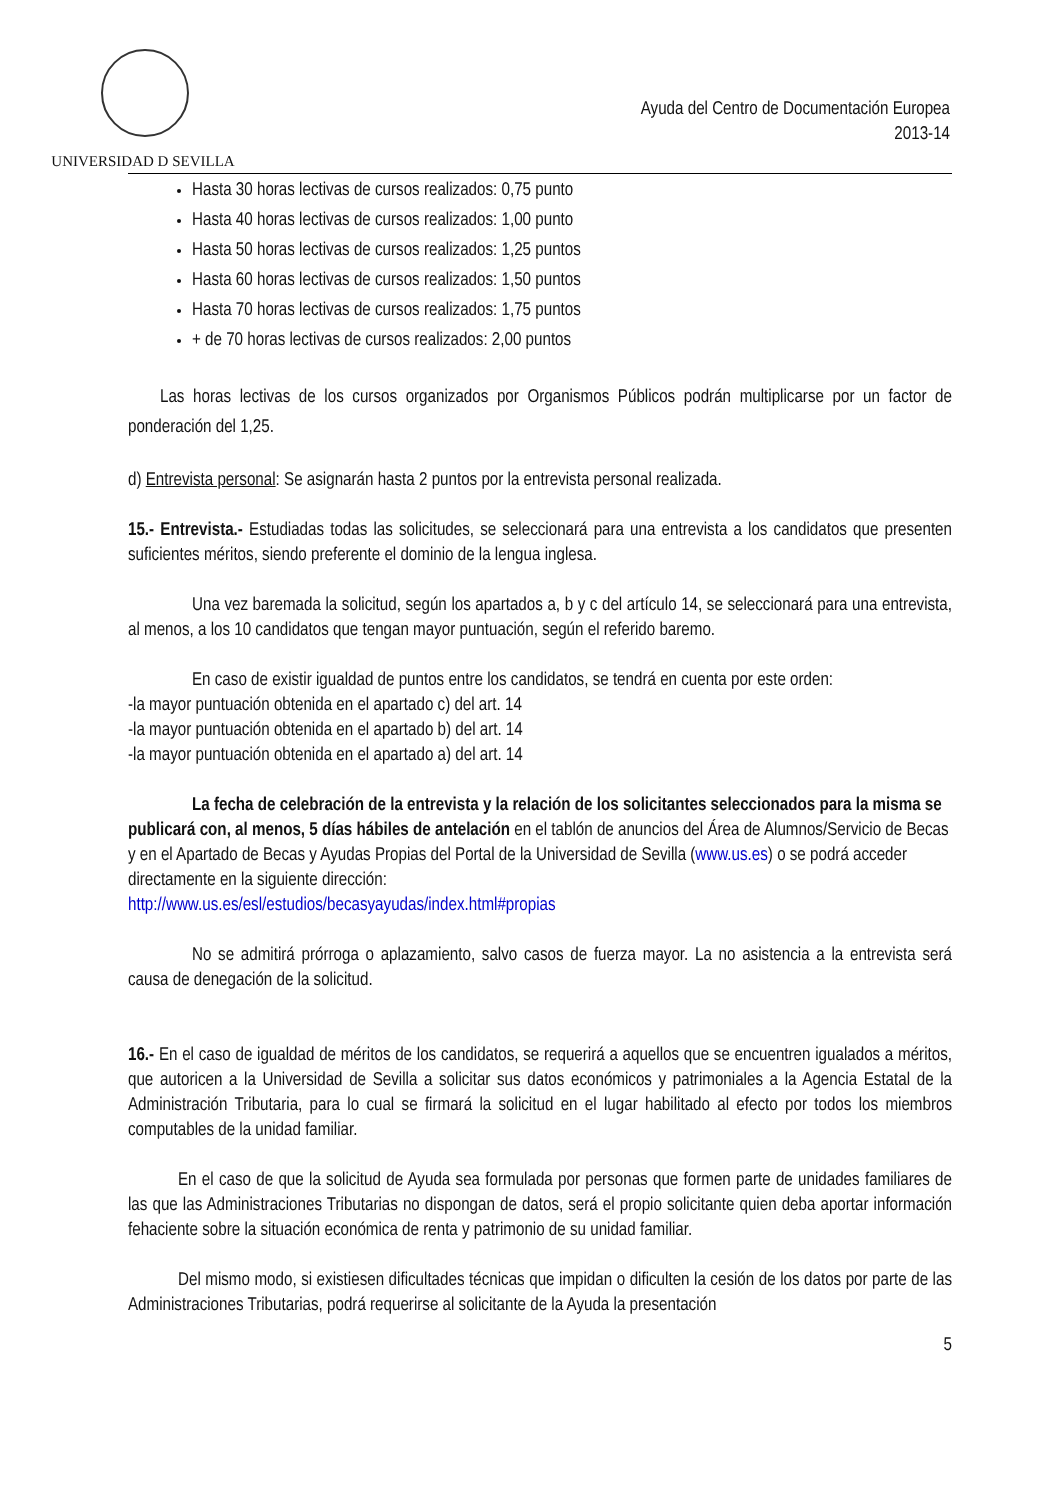UNIVERSIDAD D SEVILLA
Ayuda del Centro de Documentación Europea
2013-14
Hasta 30 horas lectivas de cursos realizados: 0,75 punto
Hasta 40 horas lectivas de cursos realizados: 1,00 punto
Hasta 50 horas lectivas de cursos realizados: 1,25 puntos
Hasta 60 horas lectivas de cursos realizados: 1,50 puntos
Hasta 70 horas lectivas de cursos realizados: 1,75 puntos
+ de 70 horas lectivas de cursos realizados: 2,00 puntos
Las horas lectivas de los cursos organizados por Organismos Públicos podrán multiplicarse por un factor de ponderación del 1,25.
d) Entrevista personal: Se asignarán hasta 2 puntos por la entrevista personal realizada.
15.- Entrevista.- Estudiadas todas las solicitudes, se seleccionará para una entrevista a los candidatos que presenten suficientes méritos, siendo preferente el dominio de la lengua inglesa.
Una vez baremada la solicitud, según los apartados a, b y c del artículo 14, se seleccionará para una entrevista, al menos, a los 10 candidatos que tengan mayor puntuación, según el referido baremo.
En caso de existir igualdad de puntos entre los candidatos, se tendrá en cuenta por este orden:
-la mayor puntuación obtenida en el apartado c) del art. 14
-la mayor puntuación obtenida en el apartado b) del art. 14
-la mayor puntuación obtenida en el apartado a) del art. 14
La fecha de celebración de la entrevista y la relación de los solicitantes seleccionados para la misma se publicará con, al menos, 5 días hábiles de antelación en el tablón de anuncios del Área de Alumnos/Servicio de Becas y en el Apartado de Becas y Ayudas Propias del Portal de la Universidad de Sevilla (www.us.es) o se podrá acceder directamente en la siguiente dirección:
http://www.us.es/esl/estudios/becasyayudas/index.html#propias
No se admitirá prórroga o aplazamiento, salvo casos de fuerza mayor. La no asistencia a la entrevista será causa de denegación de la solicitud.
16.- En el caso de igualdad de méritos de los candidatos, se requerirá a aquellos que se encuentren igualados a méritos, que autoricen a la Universidad de Sevilla a solicitar sus datos económicos y patrimoniales a la Agencia Estatal de la Administración Tributaria, para lo cual se firmará la solicitud en el lugar habilitado al efecto por todos los miembros computables de la unidad familiar.
En el caso de que la solicitud de Ayuda sea formulada por personas que formen parte de unidades familiares de las que las Administraciones Tributarias no dispongan de datos, será el propio solicitante quien deba aportar información fehaciente sobre la situación económica de renta y patrimonio de su unidad familiar.
Del mismo modo, si existiesen dificultades técnicas que impidan o dificulten la cesión de los datos por parte de las Administraciones Tributarias, podrá requerirse al solicitante de la Ayuda la presentación
5